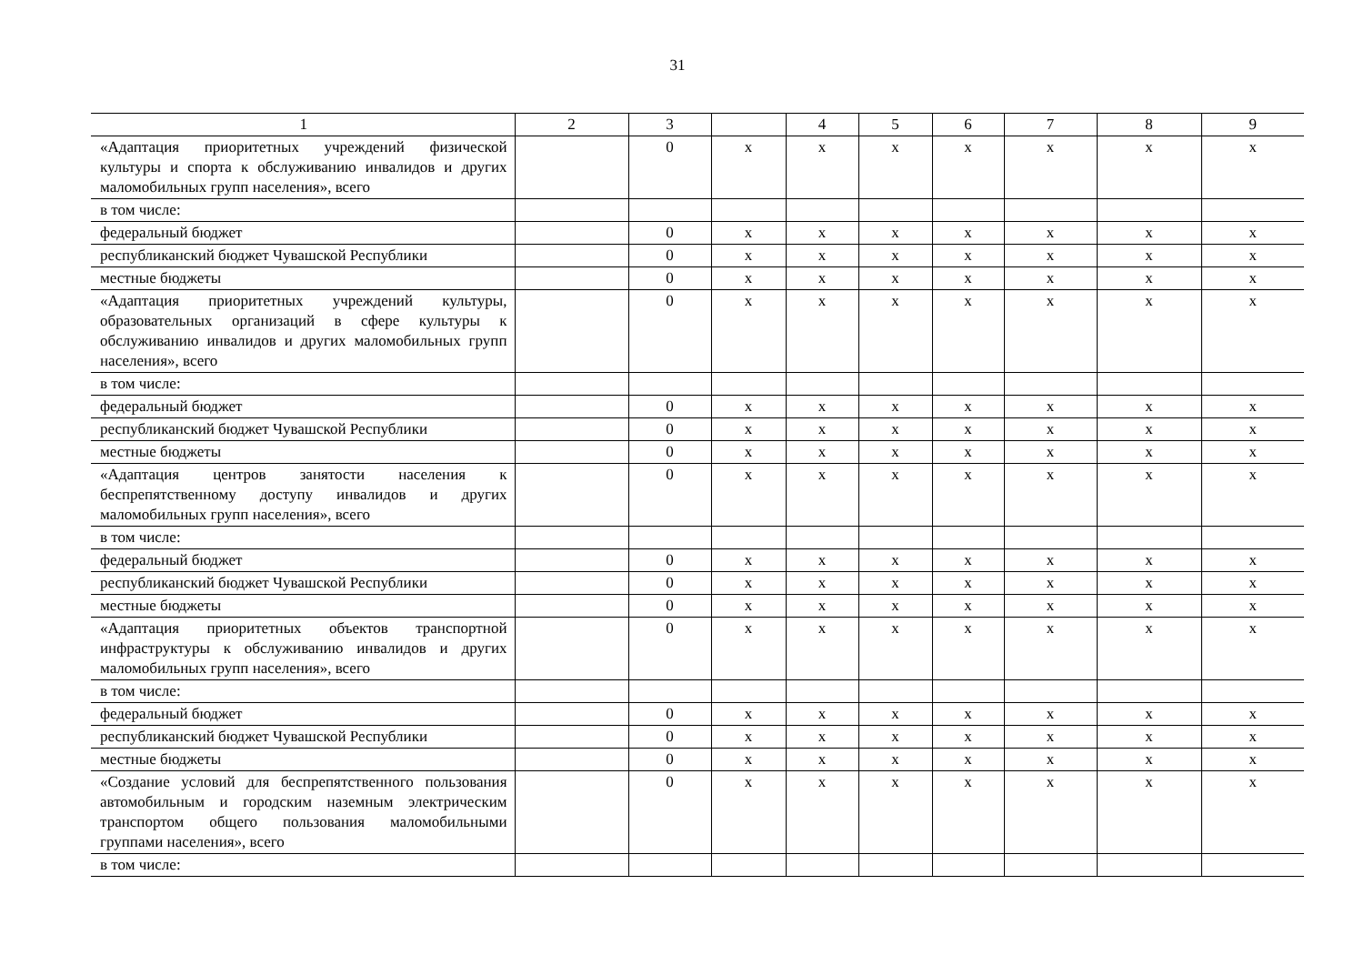31
| 1 | 2 | 3 | | 4 | 5 | 6 | 7 | 8 | 9 |
| «Адаптация приоритетных учреждений физической культуры и спорта к обслуживанию инвалидов и других маломобильных групп населения», всего | | 0 | x | x | x | x | x | x | x |
| в том числе: | | | | | | | | | |
| федеральный бюджет | | 0 | x | x | x | x | x | x | x |
| республиканский бюджет Чувашской Республики | | 0 | x | x | x | x | x | x | x |
| местные бюджеты | | 0 | x | x | x | x | x | x | x |
| «Адаптация приоритетных учреждений культуры, образовательных организаций в сфере культуры к обслуживанию инвалидов и других маломобильных групп населения», всего | | 0 | x | x | x | x | x | x | x |
| в том числе: | | | | | | | | | |
| федеральный бюджет | | 0 | x | x | x | x | x | x | x |
| республиканский бюджет Чувашской Республики | | 0 | x | x | x | x | x | x | x |
| местные бюджеты | | 0 | x | x | x | x | x | x | x |
| «Адаптация центров занятости населения к беспрепятственному доступу инвалидов и других маломобильных групп населения», всего | | 0 | x | x | x | x | x | x | x |
| в том числе: | | | | | | | | | |
| федеральный бюджет | | 0 | x | x | x | x | x | x | x |
| республиканский бюджет Чувашской Республики | | 0 | x | x | x | x | x | x | x |
| местные бюджеты | | 0 | x | x | x | x | x | x | x |
| «Адаптация приоритетных объектов транспортной инфраструктуры к обслуживанию инвалидов и других маломобильных групп населения», всего | | 0 | x | x | x | x | x | x | x |
| в том числе: | | | | | | | | | |
| федеральный бюджет | | 0 | x | x | x | x | x | x | x |
| республиканский бюджет Чувашской Республики | | 0 | x | x | x | x | x | x | x |
| местные бюджеты | | 0 | x | x | x | x | x | x | x |
| «Создание условий для беспрепятственного пользования автомобильным и городским наземным электрическим транспортом общего пользования маломобильными группами населения», всего | | 0 | x | x | x | x | x | x | x |
| в том числе: | | | | | | | | | |